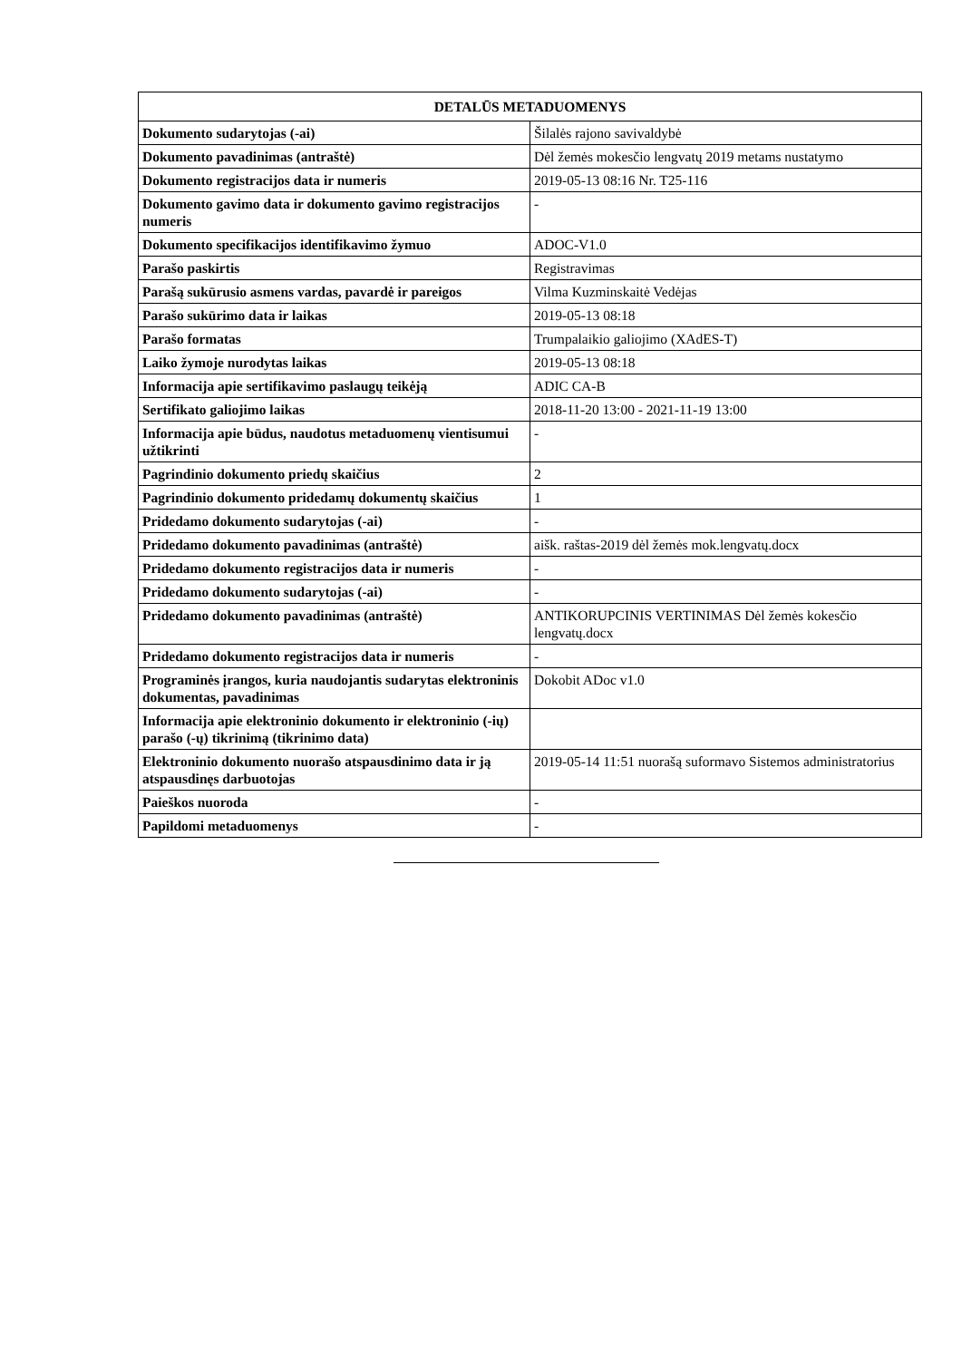| DETALŪS METADUOMENYS | |
| --- | --- |
| Dokumento sudarytojas (-ai) | Šilalės rajono savivaldybė |
| Dokumento pavadinimas (antraštė) | Dėl žemės mokesčio lengvatų 2019 metams nustatymo |
| Dokumento registracijos data ir numeris | 2019-05-13 08:16 Nr. T25-116 |
| Dokumento gavimo data ir dokumento gavimo registracijos numeris | - |
| Dokumento specifikacijos identifikavimo žymuo | ADOC-V1.0 |
| Parašo paskirtis | Registravimas |
| Parašą sukūrusio asmens vardas, pavardė ir pareigos | Vilma Kuzminskaitė Vedėjas |
| Parašo sukūrimo data ir laikas | 2019-05-13 08:18 |
| Parašo formatas | Trumpalaikio galiojimo (XAdES-T) |
| Laiko žymoje nurodytas laikas | 2019-05-13 08:18 |
| Informacija apie sertifikavimo paslaugų teikėją | ADIC CA-B |
| Sertifikato galiojimo laikas | 2018-11-20 13:00 - 2021-11-19 13:00 |
| Informacija apie būdus, naudotus metaduomenų vientisumui užtikrinti | - |
| Pagrindinio dokumento priedų skaičius | 2 |
| Pagrindinio dokumento pridedamų dokumentų skaičius | 1 |
| Pridedamo dokumento sudarytojas (-ai) | - |
| Pridedamo dokumento pavadinimas (antraštė) | aišk. raštas-2019 dėl žemės mok.lengvatų.docx |
| Pridedamo dokumento registracijos data ir numeris | - |
| Pridedamo dokumento sudarytojas (-ai) | - |
| Pridedamo dokumento pavadinimas (antraštė) | ANTIKORUPCINIS VERTINIMAS Dėl žemės kokesčio lengvatų.docx |
| Pridedamo dokumento registracijos data ir numeris | - |
| Programinės įrangos, kuria naudojantis sudarytas elektroninis dokumentas, pavadinimas | Dokobit ADoc v1.0 |
| Informacija apie elektroninio dokumento ir elektroninio (-ių) parašo (-ų) tikrinimą (tikrinimo data) | |
| Elektroninio dokumento nuorašo atspausdinimo data ir ją atspausdinęs darbuotojas | 2019-05-14 11:51 nuorašą suformavo Sistemos administratorius |
| Paieškos nuoroda | - |
| Papildomi metaduomenys | - |